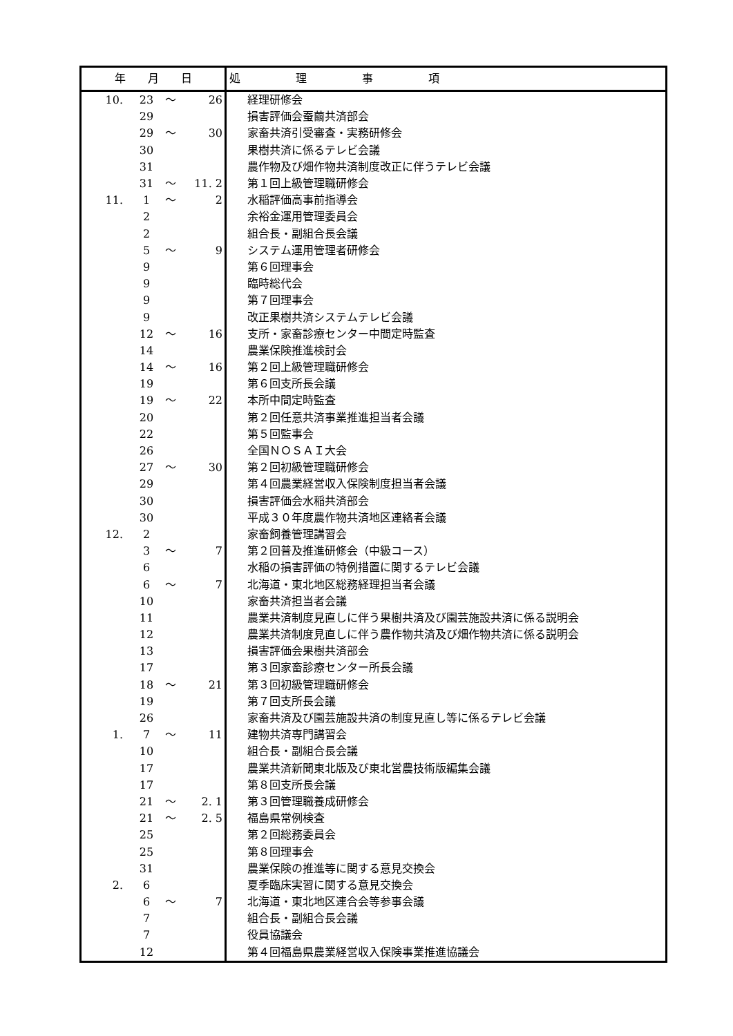| 年 月 日 | | | | 処 理 事 項 |
| --- | --- | --- | --- | --- |
| 10. | 23 | ～ | 26 | 経理研修会 |
| | 29 | | | 損害評価会蚕繭共済部会 |
| | 29 | ～ | 30 | 家畜共済引受審査・実務研修会 |
| | 30 | | | 果樹共済に係るテレビ会議 |
| | 31 | | | 農作物及び畑作物共済制度改正に伴うテレビ会議 |
| | 31 | ～ | 11. 2 | 第１回上級管理職研修会 |
| 11. | 1 | ～ | 2 | 水稲評価高事前指導会 |
| | 2 | | | 余裕金運用管理委員会 |
| | 2 | | | 組合長・副組合長会議 |
| | 5 | ～ | 9 | システム運用管理者研修会 |
| | 9 | | | 第６回理事会 |
| | 9 | | | 臨時総代会 |
| | 9 | | | 第７回理事会 |
| | 9 | | | 改正果樹共済システムテレビ会議 |
| | 12 | ～ | 16 | 支所・家畜診療センター中間定時監査 |
| | 14 | | | 農業保険推進検討会 |
| | 14 | ～ | 16 | 第２回上級管理職研修会 |
| | 19 | | | 第６回支所長会議 |
| | 19 | ～ | 22 | 本所中間定時監査 |
| | 20 | | | 第２回任意共済事業推進担当者会議 |
| | 22 | | | 第５回監事会 |
| | 26 | | | 全国ＮＯＳＡＩ大会 |
| | 27 | ～ | 30 | 第２回初級管理職研修会 |
| | 29 | | | 第４回農業経営収入保険制度担当者会議 |
| | 30 | | | 損害評価会水稲共済部会 |
| | 30 | | | 平成３０年度農作物共済地区連絡者会議 |
| 12. | 2 | | | 家畜飼養管理講習会 |
| | 3 | ～ | 7 | 第２回普及推進研修会（中級コース） |
| | 6 | | | 水稲の損害評価の特例措置に関するテレビ会議 |
| | 6 | ～ | 7 | 北海道・東北地区総務経理担当者会議 |
| | 10 | | | 家畜共済担当者会議 |
| | 11 | | | 農業共済制度見直しに伴う果樹共済及び園芸施設共済に係る説明会 |
| | 12 | | | 農業共済制度見直しに伴う農作物共済及び畑作物共済に係る説明会 |
| | 13 | | | 損害評価会果樹共済部会 |
| | 17 | | | 第３回家畜診療センター所長会議 |
| | 18 | ～ | 21 | 第３回初級管理職研修会 |
| | 19 | | | 第７回支所長会議 |
| | 26 | | | 家畜共済及び園芸施設共済の制度見直し等に係るテレビ会議 |
| 1. | 7 | ～ | 11 | 建物共済専門講習会 |
| | 10 | | | 組合長・副組合長会議 |
| | 17 | | | 農業共済新聞東北版及び東北営農技術版編集会議 |
| | 17 | | | 第８回支所長会議 |
| | 21 | ～ | 2. 1 | 第３回管理職養成研修会 |
| | 21 | ～ | 2. 5 | 福島県常例検査 |
| | 25 | | | 第２回総務委員会 |
| | 25 | | | 第８回理事会 |
| | 31 | | | 農業保険の推進等に関する意見交換会 |
| 2. | 6 | | | 夏季臨床実習に関する意見交換会 |
| | 6 | ～ | 7 | 北海道・東北地区連合会等参事会議 |
| | 7 | | | 組合長・副組合長会議 |
| | 7 | | | 役員協議会 |
| | 12 | | | 第４回福島県農業経営収入保険事業推進協議会 |